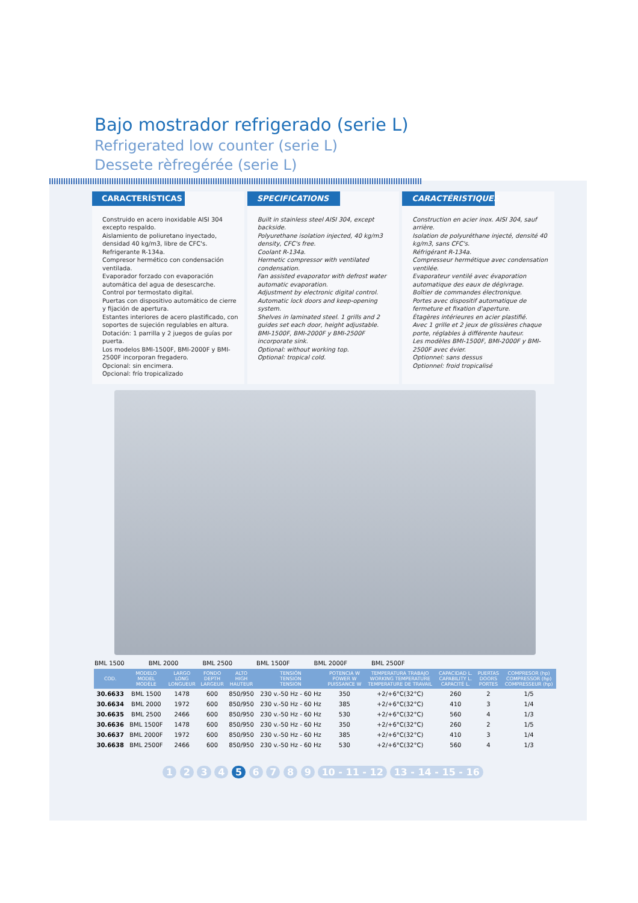Bajo mostrador refrigerado (serie L)
Refrigerated low counter (serie L)
Dessete rèfregérée (serie L)
CARACTERÍSTICAS
Construido en acero inoxidable AISI 304 excepto respaldo.
Aislamiento de poliuretano inyectado, densidad 40 kg/m3, libre de CFC's.
Refrigerante R-134a.
Compresor hermético con condensación ventilada.
Evaporador forzado con evaporación automática del agua de desescarche.
Control por termostato digital.
Puertas con dispositivo automático de cierre y fijación de apertura.
Estantes interiores de acero plastificado, con soportes de sujeción regulables en altura.
Dotación: 1 parrilla y 2 juegos de guías por puerta.
Los modelos BMI-1500F, BMI-2000F y BMI-2500F incorporan fregadero.
Opcional: sin encimera.
Opcional: frío tropicalizado
SPECIFICATIONS
Built in stainless steel AISI 304, except backside.
Polyurethane isolation injected, 40 kg/m3 density, CFC's free.
Coolant R-134a.
Hermetic compressor with ventilated condensation.
Fan assisted evaporator with defrost water automatic evaporation.
Adjustment by electronic digital control.
Automatic lock doors and keep-opening system.
Shelves in laminated steel. 1 grills and 2 guides set each door, height adjustable.
BMI-1500F, BMI-2000F y BMI-2500F incorporate sink.
Optional: without working top.
Optional: tropical cold.
CARACTÉRISTIQUES
Construction en acier inox. AISI 304, sauf arrière.
Isolation de polyuréthane injecté, densité 40 kg/m3, sans CFC's.
Réfrigérant R-134a.
Compresseur hermétique avec condensation ventilée.
Evaporateur ventilé avec évaporation automatique des eaux de dégivrage.
Boîtier de commandes électronique.
Portes avec dispositif automatique de fermeture et fixation d'aperture.
Étagères intérieures en acier plastifié.
Avec 1 grille et 2 jeux de glissières chaque porte, réglables à différente hauteur.
Les modèles BMI-1500F, BMI-2000F y BMI-2500F avec évier.
Optionnel: sans dessus
Optionnel: froid tropicalisé
BML 1500 BML 2000 BML 2500 BML 1500F BML 2000F BML 2500F
| COD. | MODELO MODEL MODÈLE | LARGO LONG LONGUEUR | FONDO DEPTH LARGEUR | ALTO HIGH HAUTEUR | TENSIÓN TENSION TENSION | POTENCIA W POWER W PUISSANCE W | TEMPERATURA TRABAJO WORKING TEMPERATURE TEMPERATURE DE TRAVAIL | CAPACIDAD L. CAPABILITY L. CAPACITÉ L. | PUERTAS DOORS PORTES | COMPRESOR (hp) COMPRESSOR (hp) COMPRESSEUR (hp) |
| --- | --- | --- | --- | --- | --- | --- | --- | --- | --- | --- |
| 30.6633 | BML 1500 | 1478 | 600 | 850/950 | 230 v.-50 Hz - 60 Hz | 350 | +2/+6°C(32°C) | 260 | 2 | 1/5 |
| 30.6634 | BML 2000 | 1972 | 600 | 850/950 | 230 v.-50 Hz - 60 Hz | 385 | +2/+6°C(32°C) | 410 | 3 | 1/4 |
| 30.6635 | BML 2500 | 2466 | 600 | 850/950 | 230 v.-50 Hz - 60 Hz | 530 | +2/+6°C(32°C) | 560 | 4 | 1/3 |
| 30.6636 | BML 1500F | 1478 | 600 | 850/950 | 230 v.-50 Hz - 60 Hz | 350 | +2/+6°C(32°C) | 260 | 2 | 1/5 |
| 30.6637 | BML 2000F | 1972 | 600 | 850/950 | 230 v.-50 Hz - 60 Hz | 385 | +2/+6°C(32°C) | 410 | 3 | 1/4 |
| 30.6638 | BML 2500F | 2466 | 600 | 850/950 | 230 v.-50 Hz - 60 Hz | 530 | +2/+6°C(32°C) | 560 | 4 | 1/3 |
1 2 3 4 5 6 7 8 9 10 - 11 - 12 13 - 14 - 15 - 16